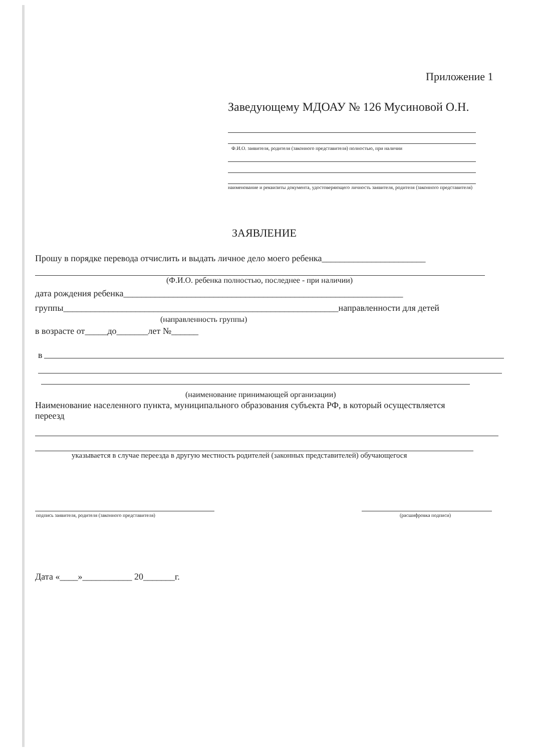Приложение 1
Заведующему МДОАУ № 126 Мусиновой О.Н.
Ф.И.О. заявителя, родителя (законного представителя) полностью, при наличии
наименование и реквизиты документа, удостоверяющего личность заявителя, родителя (законного представителя)
ЗАЯВЛЕНИЕ
Прошу в порядке перевода отчислить и выдать личное дело моего ребенка_______________________
(Ф.И.О. ребенка полностью, последнее - при наличии)
дата рождения ребенка______________________________________________________________
группы_____________________________________________________________направленности для детей
(направленность группы)
в возрасте от_____до_______лет №______
в
(наименование принимающей организации)
Наименование населенного пункта, муниципального образования субъекта РФ, в который осуществляется переезд
указывается в случае переезда в другую местность родителей (законных представителей) обучающегося
подпись заявителя, родителя (законного представителя)
(расшифровка подписи)
Дата «____»___________ 20_______г.